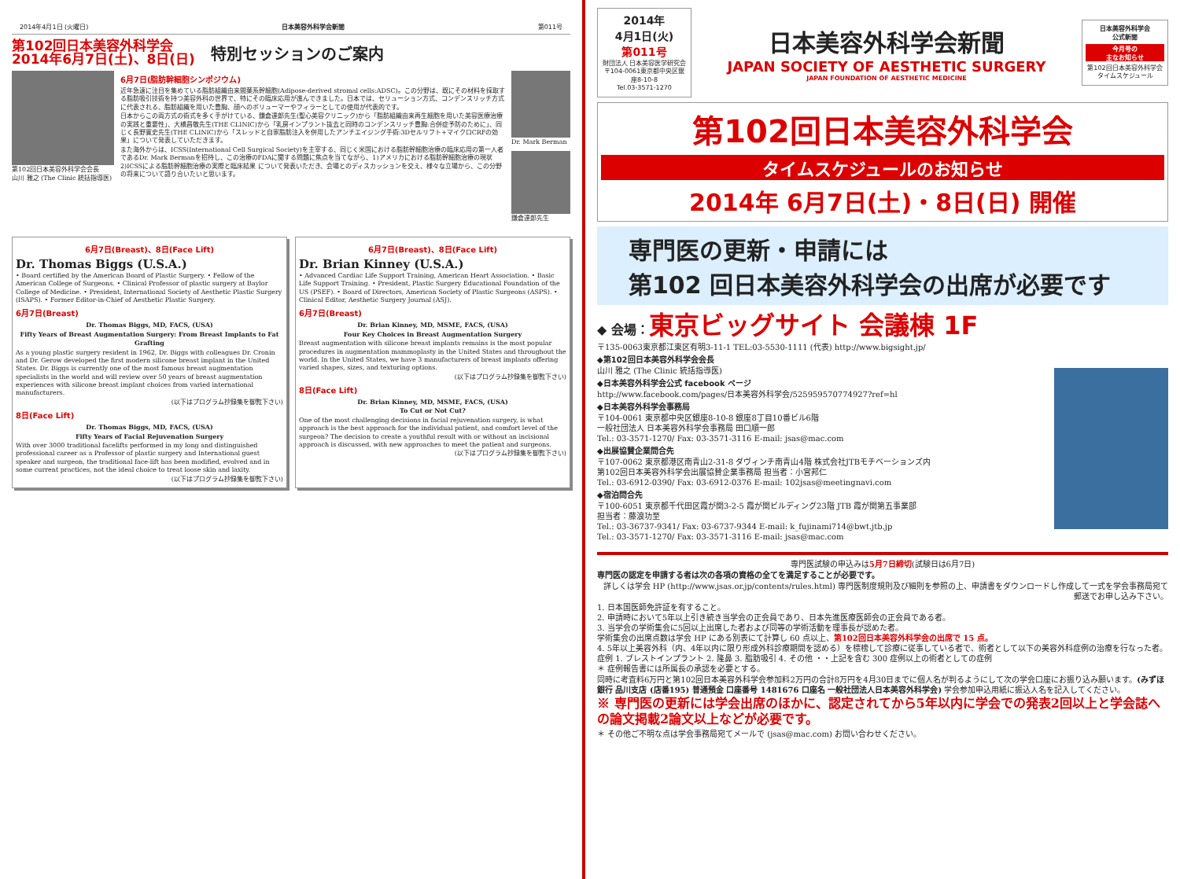2014年4月1日 (火曜日) 日本美容外科学会新聞 第011号
第102回日本美容外科学会
2014年6月7日(土)、8日(日)
特別セッションのご案内
第102回日本美容外科学会会長
山川 雅之 (The Clinic 統括指導医)
6月7日(脂肪幹細胞シンポジウム)
近年急速に注目を集めている脂肪組織由来間葉系幹細胞(Adipose-derived stromal cells:ADSC)。この分野は、既にその材料を採取する脂肪吸引技術を持つ美容外科の世界で、特にその臨床応用が進んできました。日本では、セリューション方式、コンデンスリッチ方式に代表される、脂肪組織を用いた豊胸、顔へのボリューマーやフィラーとしての使用が代表的です。
日本からこの両方式の術式を多く手がけている、鎌倉達郎先生(聖心美容クリニック)から「脂肪組織由来再生細胞を用いた美容医療治療の実践と重要性」、大橋昌敬先生(THE CLINIC)から「乳房インプラント抜去と同時のコンデンスリッチ豊胸:合併症予防のために」、同じく長野寛史先生(THE CLINIC)から「スレッドと自家脂肪注入を併用したアンチエイジング手術:3Dセルリフト+マイクロCRFの効果」について発表していただきます。
また海外からは、ICSS(International Cell Surgical Society)を主宰する、同じく米国における脂肪幹細胞治療の臨床応用の第一人者であるDr. Mark Bermanを招待し、この治療のFDAに関する問題に焦点を当てながら、1)アメリカにおける脂肪幹細胞治療の現状 2)ICSSによる脂肪幹細胞治療の実際と臨床結果 について発表いただき、会場とのディスカッションを交え、様々な立場から、この分野の将来について語り合いたいと思います。
Dr. Mark Berman
鎌倉達郎先生
6月7日(Breast)、8日(Face Lift)
Dr. Thomas Biggs (U.S.A.)
• Board certified by the American Board of Plastic Surgery. • Fellow of the American College of Surgeons. • Clinical Professor of plastic surgery at Baylor College of Medicine. • President, International Society of Aesthetic Plastic Surgery (ISAPS). • Former Editor-in-Chief of Aesthetic Plastic Surgery.
6月7日(Breast)
Dr. Thomas Biggs, MD, FACS, (USA)
Fifty Years of Breast Augmentation Surgery: From Breast Implants to Fat Grafting
As a young plastic surgery resident in 1962, Dr. Biggs with colleagues Dr. Cronin and Dr. Gerow developed the first modern silicone breast implant in the United States. Dr. Biggs is currently one of the most famous breast augmentation specialists in the world and will review over 50 years of breast augmentation experiences with silicone breast implant choices from varied international manufacturers.
(以下はプログラム抄録集を御覧下さい)
8日(Face Lift)
Dr. Thomas Biggs, MD, FACS, (USA)
Fifty Years of Facial Rejuvenation Surgery
With over 3000 traditional facelifts performed in my long and distinguished professional career as a Professor of plastic surgery and International guest speaker and surgeon, the traditional face-lift has been modified, evolved and in some current practices, not the ideal choice to treat loose skin and laxity.
(以下はプログラム抄録集を御覧下さい)
6月7日(Breast)、8日(Face Lift)
Dr. Brian Kinney (U.S.A.)
• Advanced Cardiac Life Support Training, American Heart Association. • Basic Life Support Training. • President, Plastic Surgery Educational Foundation of the US (PSEF). • Board of Directors, American Society of Plastic Surgeons (ASPS). • Clinical Editor, Aesthetic Surgery Journal (ASJ).
6月7日(Breast)
Dr. Brian Kinney, MD, MSME, FACS, (USA)
Four Key Choices in Breast Augmentation Surgery
Breast augmentation with silicone breast implants remains is the most popular procedures in augmentation mammoplasty in the United States and throughout the world. In the United States, we have 3 manufacturers of breast implants offering varied shapes, sizes, and texturing options.
(以下はプログラム抄録集を御覧下さい)
8日(Face Lift)
Dr. Brian Kinney, MD, MSME, FACS, (USA)
To Cut or Not Cut?
One of the most challenging decisions in facial rejuvenation surgery, is what approach is the best approach for the individual patient, and comfort level of the surgeon? The decision to create a youthful result with or without an incisional approach is discussed, with new approaches to meet the patient and surgeons.
(以下はプログラム抄録集を御覧下さい)
2014年
4月1日(火)
第011号
財団法人 日本美容医学研究会
〒104-0061東京都中央区銀座8-10-8
Tel.03-3571-1270
日本美容外科学会新聞
JAPAN SOCIETY OF AESTHETIC SURGERY
JAPAN FOUNDATION OF AESTHETIC MEDICINE
日本美容外科学会
公式新聞
今月号の
主なお知らせ
第102回日本美容外科学会 タイムスケジュール
第102回日本美容外科学会
タイムスケジュールのお知らせ
2014年 6月7日(土)・8日(日) 開催
専門医の更新・申請には
第102 回日本美容外科学会の出席が必要です
◆ 会場：東京ビッグサイト 会議棟 1F
〒135-0063東京都江東区有明3-11-1 TEL:03-5530-1111 (代表) http://www.bigsight.jp/
◆第102回日本美容外科学会会長
山川 雅之 (The Clinic 統括指導医)
◆日本美容外科学会公式 facebook ページ
http://www.facebook.com/pages/日本美容外科学会/525959570774927?ref=hl
◆日本美容外科学会事務局
〒104-0061 東京都中央区銀座8-10-8 銀座8丁目10番ビル6階
一般社団法人 日本美容外科学会事務局 田口順一郎
Tel.: 03-3571-1270/ Fax: 03-3571-3116 E-mail: jsas@mac.com
◆出展協賛企業問合先
〒107-0062 東京都港区南青山2-31-8 ダヴィンチ南青山4階 株式会社JTBモチベーションズ内
第102回日本美容外科学会出展協賛企業事務局 担当者：小宮邦仁
Tel.: 03-6912-0390/ Fax: 03-6912-0376 E-mail: 102jsas@meetingnavi.com
◆宿泊問合先
〒100-6051 東京都千代田区霞が関3-2-5 霞が関ビルディング23階 JTB 霞が関第五事業部
担当者：藤浪功至
Tel.: 03-36737-9341/ Fax: 03-6737-9344 E-mail: k_fujinami714@bwt.jtb.jp
Tel.: 03-3571-1270/ Fax: 03-3571-3116 E-mail: jsas@mac.com
専門医試験の申込みは5月7日締切(試験日は6月7日)
専門医の認定を申請する者は次の各項の資格の全てを満足することが必要です。
詳しくは学会 HP (http://www.jsas.or.jp/contents/rules.html) 専門医制度規則及び細則を参照の上、申請書をダウンロードし作成して一式を学会事務局宛て郵送でお申し込み下さい。
1. 日本国医師免許証を有すること。
2. 申請時において5年以上引き続き当学会の正会員であり、日本先進医療医師会の正会員である者。
3. 当学会の学術集会に5回以上出席した者および同等の学術活動を理事長が認めた者。
学術集会の出席点数は学会 HP にある別表にて計算し 60 点以上、第102回日本美容外科学会の出席で 15 点。
4. 5年以上美容外科（内、4年以内に限り形成外科診療期間を認める）を標榜して診療に従事している者で、術者として以下の美容外科症例の治療を行なった者。
症例 1. ブレストインプラント 2. 隆鼻 3. 脂肪吸引 4. その他 ・・上記を含む 300 症例以上の術者としての症例
＊ 症例報告書には所属長の承認を必要とする。
同時に考査料6万円と第102回日本美容外科学会参加料2万円の合計8万円を4月30日までに個人名が判るようにして次の学会口座にお振り込み願います。(みずほ銀行 品川支店 (店番195) 普通預金 口座番号 1481676 口座名 一般社団法人日本美容外科学会) 学会参加申込用紙に振込人名を記入してください。
※ 専門医の更新には学会出席のほかに、認定されてから5年以内に学会での発表2回以上と学会誌への論文掲載2論文以上などが必要です。
＊ その他ご不明な点は学会事務局宛てメールで (jsas@mac.com) お問い合わせください。